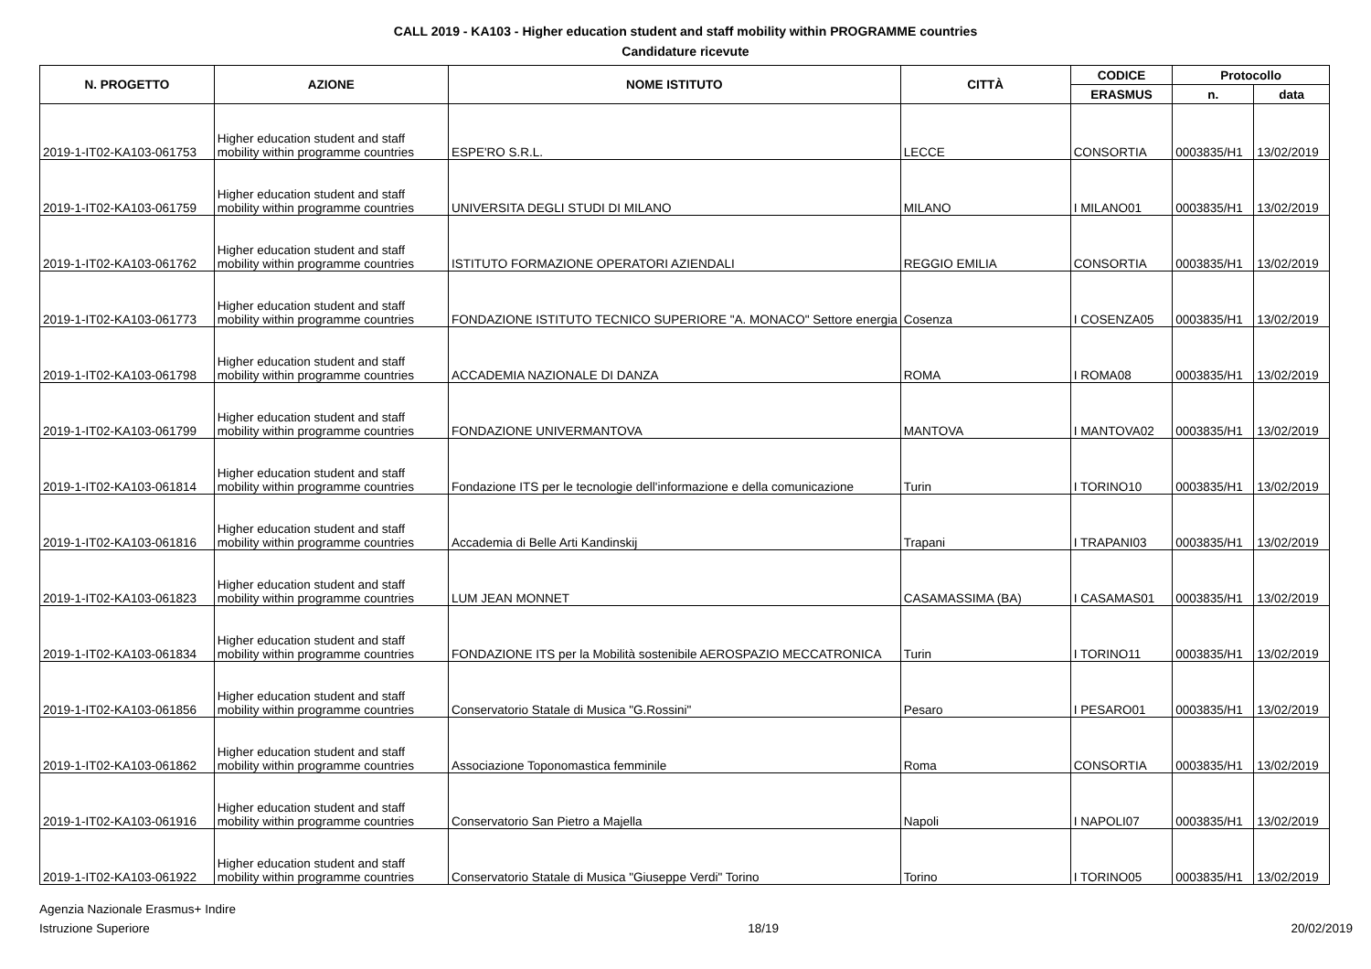CALL 2019 - KA103 - Higher education student and staff mobility within PROGRAMME countries
Candidature ricevute
| N. PROGETTO | AZIONE | NOME ISTITUTO | CITTÀ | CODICE | Protocollo | |
| --- | --- | --- | --- | --- | --- | --- |
| | | | | ERASMUS | n. | data |
| 2019-1-IT02-KA103-061753 | Higher education student and staff mobility within programme countries | ESPE'RO S.R.L. | LECCE | CONSORTIA | 0003835/H1 | 13/02/2019 |
| 2019-1-IT02-KA103-061759 | Higher education student and staff mobility within programme countries | UNIVERSITA DEGLI STUDI DI MILANO | MILANO | I MILANO01 | 0003835/H1 | 13/02/2019 |
| 2019-1-IT02-KA103-061762 | Higher education student and staff mobility within programme countries | ISTITUTO FORMAZIONE OPERATORI AZIENDALI | REGGIO EMILIA | CONSORTIA | 0003835/H1 | 13/02/2019 |
| 2019-1-IT02-KA103-061773 | Higher education student and staff mobility within programme countries | FONDAZIONE ISTITUTO TECNICO SUPERIORE "A. MONACO" Settore energia | Cosenza | I COSENZA05 | 0003835/H1 | 13/02/2019 |
| 2019-1-IT02-KA103-061798 | Higher education student and staff mobility within programme countries | ACCADEMIA NAZIONALE DI DANZA | ROMA | I ROMA08 | 0003835/H1 | 13/02/2019 |
| 2019-1-IT02-KA103-061799 | Higher education student and staff mobility within programme countries | FONDAZIONE UNIVERMANTOVA | MANTOVA | I MANTOVA02 | 0003835/H1 | 13/02/2019 |
| 2019-1-IT02-KA103-061814 | Higher education student and staff mobility within programme countries | Fondazione ITS per le tecnologie dell'informazione e della comunicazione | Turin | I TORINO10 | 0003835/H1 | 13/02/2019 |
| 2019-1-IT02-KA103-061816 | Higher education student and staff mobility within programme countries | Accademia di Belle Arti Kandinskij | Trapani | I TRAPANI03 | 0003835/H1 | 13/02/2019 |
| 2019-1-IT02-KA103-061823 | Higher education student and staff mobility within programme countries | LUM JEAN MONNET | CASAMASSIMA (BA) | I CASAMAS01 | 0003835/H1 | 13/02/2019 |
| 2019-1-IT02-KA103-061834 | Higher education student and staff mobility within programme countries | FONDAZIONE ITS per la Mobilità sostenibile AEROSPAZIO MECCATRONICA | Turin | I TORINO11 | 0003835/H1 | 13/02/2019 |
| 2019-1-IT02-KA103-061856 | Higher education student and staff mobility within programme countries | Conservatorio Statale di Musica "G.Rossini" | Pesaro | I PESARO01 | 0003835/H1 | 13/02/2019 |
| 2019-1-IT02-KA103-061862 | Higher education student and staff mobility within programme countries | Associazione Toponomastica femminile | Roma | CONSORTIA | 0003835/H1 | 13/02/2019 |
| 2019-1-IT02-KA103-061916 | Higher education student and staff mobility within programme countries | Conservatorio San Pietro a Majella | Napoli | I NAPOLI07 | 0003835/H1 | 13/02/2019 |
| 2019-1-IT02-KA103-061922 | Higher education student and staff mobility within programme countries | Conservatorio Statale di Musica "Giuseppe Verdi" Torino | Torino | I TORINO05 | 0003835/H1 | 13/02/2019 |
Agenzia Nazionale Erasmus+ Indire
Istruzione Superiore
18/19 20/02/2019